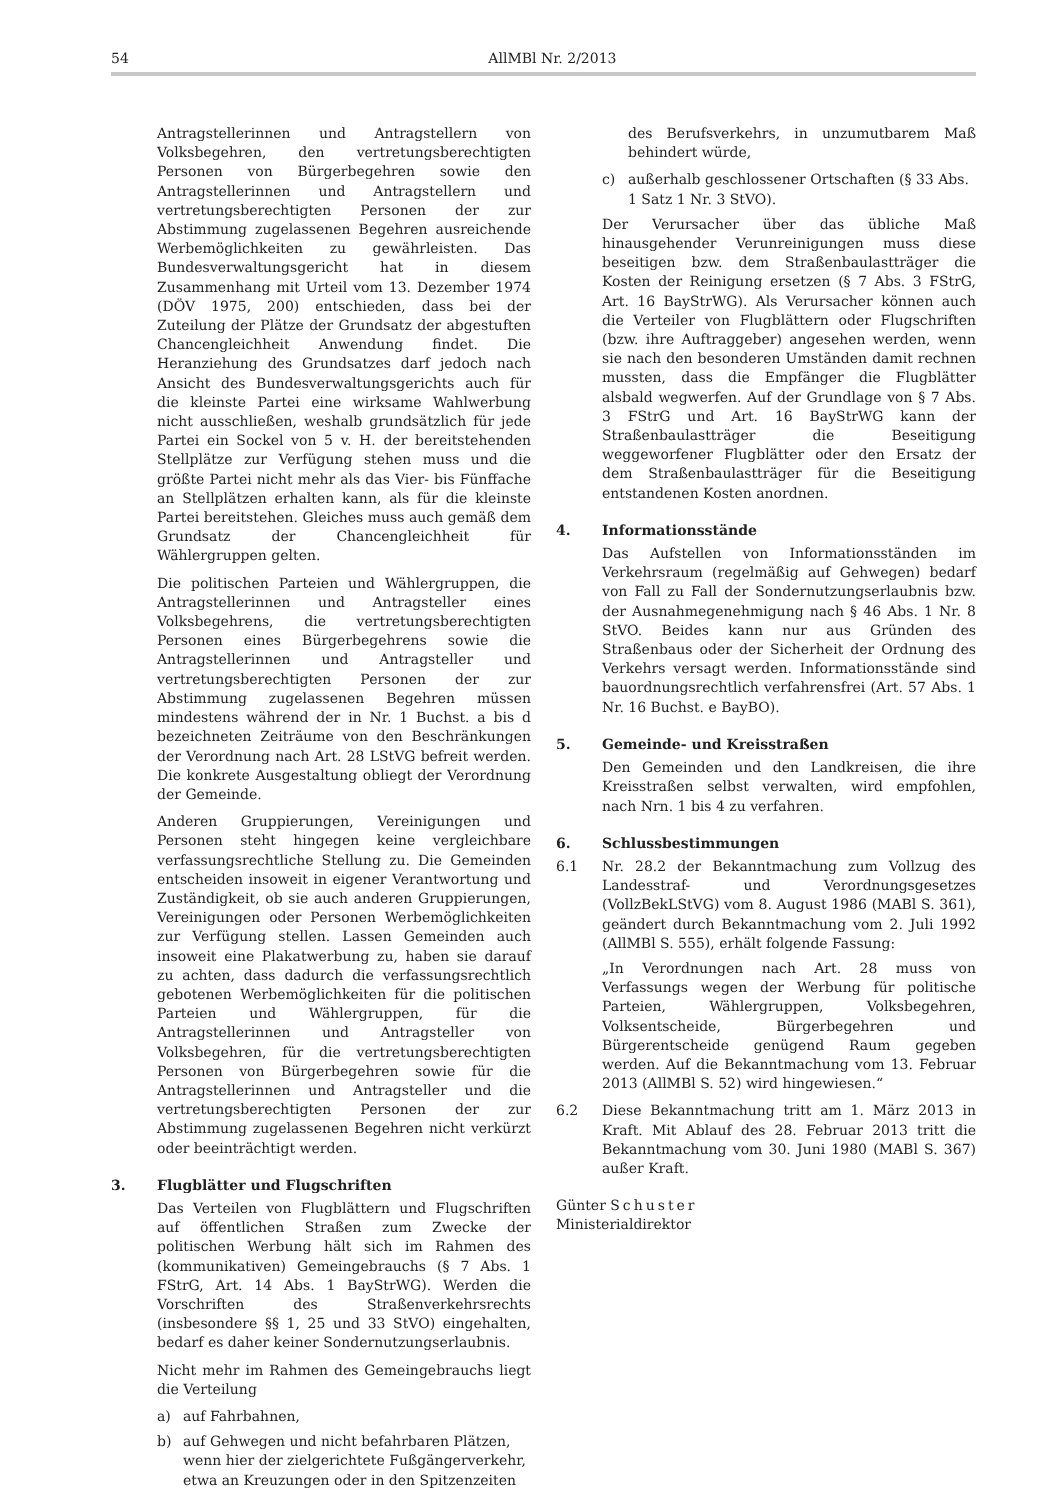54
AllMBl Nr. 2/2013
Antragstellerinnen und Antragstellern von Volksbegehren, den vertretungsberechtigten Personen von Bürgerbegehren sowie den Antragstellerinnen und Antragstellern und vertretungsberechtigten Personen der zur Abstimmung zugelassenen Begehren ausreichende Werbemöglichkeiten zu gewährleisten. Das Bundesverwaltungsgericht hat in diesem Zusammenhang mit Urteil vom 13. Dezember 1974 (DÖV 1975, 200) entschieden, dass bei der Zuteilung der Plätze der Grundsatz der abgestuften Chancengleichheit Anwendung findet. Die Heranziehung des Grundsatzes darf jedoch nach Ansicht des Bundesverwaltungsgerichts auch für die kleinste Partei eine wirksame Wahlwerbung nicht ausschließen, weshalb grundsätzlich für jede Partei ein Sockel von 5 v. H. der bereitstehenden Stellplätze zur Verfügung stehen muss und die größte Partei nicht mehr als das Vier- bis Fünffache an Stellplätzen erhalten kann, als für die kleinste Partei bereitstehen. Gleiches muss auch gemäß dem Grundsatz der Chancengleichheit für Wählergruppen gelten.
Die politischen Parteien und Wählergruppen, die Antragstellerinnen und Antragsteller eines Volksbegehrens, die vertretungsberechtigten Personen eines Bürgerbegehrens sowie die Antragstellerinnen und Antragsteller und vertretungsberechtigten Personen der zur Abstimmung zugelassenen Begehren müssen mindestens während der in Nr. 1 Buchst. a bis d bezeichneten Zeiträume von den Beschränkungen der Verordnung nach Art. 28 LStVG befreit werden. Die konkrete Ausgestaltung obliegt der Verordnung der Gemeinde.
Anderen Gruppierungen, Vereinigungen und Personen steht hingegen keine vergleichbare verfassungsrechtliche Stellung zu. Die Gemeinden entscheiden insoweit in eigener Verantwortung und Zuständigkeit, ob sie auch anderen Gruppierungen, Vereinigungen oder Personen Werbemöglichkeiten zur Verfügung stellen. Lassen Gemeinden auch insoweit eine Plakatwerbung zu, haben sie darauf zu achten, dass dadurch die verfassungsrechtlich gebotenen Werbemöglichkeiten für die politischen Parteien und Wählergruppen, für die Antragstellerinnen und Antragsteller von Volksbegehren, für die vertretungsberechtigten Personen von Bürgerbegehren sowie für die Antragstellerinnen und Antragsteller und die vertretungsberechtigten Personen der zur Abstimmung zugelassenen Begehren nicht verkürzt oder beeinträchtigt werden.
3. Flugblätter und Flugschriften
Das Verteilen von Flugblättern und Flugschriften auf öffentlichen Straßen zum Zwecke der politischen Werbung hält sich im Rahmen des (kommunikativen) Gemeingebrauchs (§ 7 Abs. 1 FStrG, Art. 14 Abs. 1 BayStrWG). Werden die Vorschriften des Straßenverkehrsrechts (insbesondere §§ 1, 25 und 33 StVO) eingehalten, bedarf es daher keiner Sondernutzungserlaubnis.
Nicht mehr im Rahmen des Gemeingebrauchs liegt die Verteilung
a) auf Fahrbahnen,
b) auf Gehwegen und nicht befahrbaren Plätzen, wenn hier der zielgerichtete Fußgängerverkehr, etwa an Kreuzungen oder in den Spitzenzeiten
des Berufsverkehrs, in unzumutbarem Maß behindert würde,
c) außerhalb geschlossener Ortschaften (§ 33 Abs. 1 Satz 1 Nr. 3 StVO).
Der Verursacher über das übliche Maß hinausgehender Verunreinigungen muss diese beseitigen bzw. dem Straßenbaulastträger die Kosten der Reinigung ersetzen (§ 7 Abs. 3 FStrG, Art. 16 BayStrWG). Als Verursacher können auch die Verteiler von Flugblättern oder Flugschriften (bzw. ihre Auftraggeber) angesehen werden, wenn sie nach den besonderen Umständen damit rechnen mussten, dass die Empfänger die Flugblätter alsbald wegwerfen. Auf der Grundlage von § 7 Abs. 3 FStrG und Art. 16 BayStrWG kann der Straßenbaulastträger die Beseitigung weggeworfener Flugblätter oder den Ersatz der dem Straßenbaulastträger für die Beseitigung entstandenen Kosten anordnen.
4. Informationsstände
Das Aufstellen von Informationsständen im Verkehrsraum (regelmäßig auf Gehwegen) bedarf von Fall zu Fall der Sondernutzungserlaubnis bzw. der Ausnahmegenehmigung nach § 46 Abs. 1 Nr. 8 StVO. Beides kann nur aus Gründen des Straßenbaus oder der Sicherheit der Ordnung des Verkehrs versagt werden. Informationsstände sind bauordnungsrechtlich verfahrensfrei (Art. 57 Abs. 1 Nr. 16 Buchst. e BayBO).
5. Gemeinde- und Kreisstraßen
Den Gemeinden und den Landkreisen, die ihre Kreisstraßen selbst verwalten, wird empfohlen, nach Nrn. 1 bis 4 zu verfahren.
6. Schlussbestimmungen
6.1 Nr. 28.2 der Bekanntmachung zum Vollzug des Landesstraf- und Verordnungsgesetzes (VollzBekLStVG) vom 8. August 1986 (MABl S. 361), geändert durch Bekanntmachung vom 2. Juli 1992 (AllMBl S. 555), erhält folgende Fassung:
„In Verordnungen nach Art. 28 muss von Verfassungs wegen der Werbung für politische Parteien, Wählergruppen, Volksbegehren, Volksentscheide, Bürgerbegehren und Bürgerentscheide genügend Raum gegeben werden. Auf die Bekanntmachung vom 13. Februar 2013 (AllMBl S. 52) wird hingewiesen.“
6.2 Diese Bekanntmachung tritt am 1. März 2013 in Kraft. Mit Ablauf des 28. Februar 2013 tritt die Bekanntmachung vom 30. Juni 1980 (MABl S. 367) außer Kraft.
Günter Schuster
Ministerialdirektor